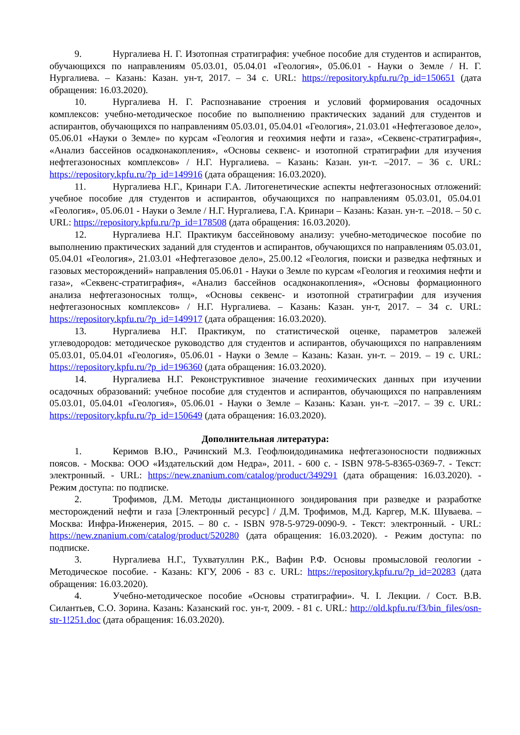9. Нургалиева Н. Г. Изотопная стратиграфия: учебное пособие для студентов и аспирантов, обучающихся по направлениям 05.03.01, 05.04.01 «Геология», 05.06.01 - Науки о Земле / Н. Г. Нургалиева. – Казань: Казан. ун-т, 2017. – 34 с. URL: https://repository.kpfu.ru/?p_id=150651 (дата обращения: 16.03.2020).
10. Нургалиева Н. Г. Распознавание строения и условий формирования осадочных комплексов: учебно-методическое пособие по выполнению практических заданий для студентов и аспирантов, обучающихся по направлениям 05.03.01, 05.04.01 «Геология», 21.03.01 «Нефтегазовое дело», 05.06.01 «Науки о Земле» по курсам «Геология и геохимия нефти и газа», «Секвенс-стратиграфия«, «Анализ бассейнов осадконакопления», «Основы секвенс- и изотопной стратиграфии для изучения нефтегазоносных комплексов» / Н.Г. Нургалиева. – Казань: Казан. ун-т. –2017. – 36 с. URL: https://repository.kpfu.ru/?p_id=149916 (дата обращения: 16.03.2020).
11. Нургалиева Н.Г., Кринари Г.А. Литогенетические аспекты нефтегазоносных отложений: учебное пособие для студентов и аспирантов, обучающихся по направлениям 05.03.01, 05.04.01 «Геология», 05.06.01 - Науки о Земле / Н.Г. Нургалиева, Г.А. Кринари – Казань: Казан. ун-т. –2018. – 50 с. URL: https://repository.kpfu.ru/?p_id=178508 (дата обращения: 16.03.2020).
12. Нургалиева Н.Г. Практикум бассейновому анализу: учебно-методическое пособие по выполнению практических заданий для студентов и аспирантов, обучающихся по направлениям 05.03.01, 05.04.01 «Геология», 21.03.01 «Нефтегазовое дело», 25.00.12 «Геология, поиски и разведка нефтяных и газовых месторождений» направления 05.06.01 - Науки о Земле по курсам «Геология и геохимия нефти и газа», «Секвенс-стратиграфия«, «Анализ бассейнов осадконакопления», «Основы формационного анализа нефтегазоносных толщ», «Основы секвенс- и изотопной стратиграфии для изучения нефтегазоносных комплексов» / Н.Г. Нургалиева. – Казань: Казан. ун-т, 2017. – 34 с. URL: https://repository.kpfu.ru/?p_id=149917 (дата обращения: 16.03.2020).
13. Нургалиева Н.Г. Практикум, по статистической оценке, параметров залежей углеводородов: методическое руководство для студентов и аспирантов, обучающихся по направлениям 05.03.01, 05.04.01 «Геология», 05.06.01 - Науки о Земле – Казань: Казан. ун-т. – 2019. – 19 с. URL: https://repository.kpfu.ru/?p_id=196360 (дата обращения: 16.03.2020).
14. Нургалиева Н.Г. Реконструктивное значение геохимических данных при изучении осадочных образований: учебное пособие для студентов и аспирантов, обучающихся по направлениям 05.03.01, 05.04.01 «Геология», 05.06.01 - Науки о Земле – Казань: Казан. ун-т. –2017. – 39 с. URL: https://repository.kpfu.ru/?p_id=150649 (дата обращения: 16.03.2020).
Дополнительная литература:
1. Керимов В.Ю., Рачинский М.З. Геофлюидодинамика нефтегазоносности подвижных поясов. - Москва: ООО «Издательский дом Недра», 2011. - 600 с. - ISBN 978-5-8365-0369-7. - Текст: электронный. - URL: https://new.znanium.com/catalog/product/349291 (дата обращения: 16.03.2020). - Режим доступа: по подписке.
2. Трофимов, Д.М. Методы дистанционного зондирования при разведке и разработке месторождений нефти и газа [Электронный ресурс] / Д.М. Трофимов, М.Д. Каргер, М.К. Шуваева. – Москва: Инфра-Инженерия, 2015. – 80 с. - ISBN 978-5-9729-0090-9. - Текст: электронный. - URL: https://new.znanium.com/catalog/product/520280 (дата обращения: 16.03.2020). - Режим доступа: по подписке.
3. Нургалиева Н.Г., Тухватуллин Р.К., Вафин Р.Ф. Основы промысловой геологии - Методическое пособие. - Казань: КГУ, 2006 - 83 с. URL: https://repository.kpfu.ru/?p_id=20283 (дата обращения: 16.03.2020).
4. Учебно-методическое пособие «Основы стратиграфии». Ч. I. Лекции. / Сост. В.В. Силантьев, С.О. Зорина. Казань: Казанский гос. ун-т, 2009. - 81 с. URL: http://old.kpfu.ru/f3/bin_files/osn-str-1!251.doc (дата обращения: 16.03.2020).